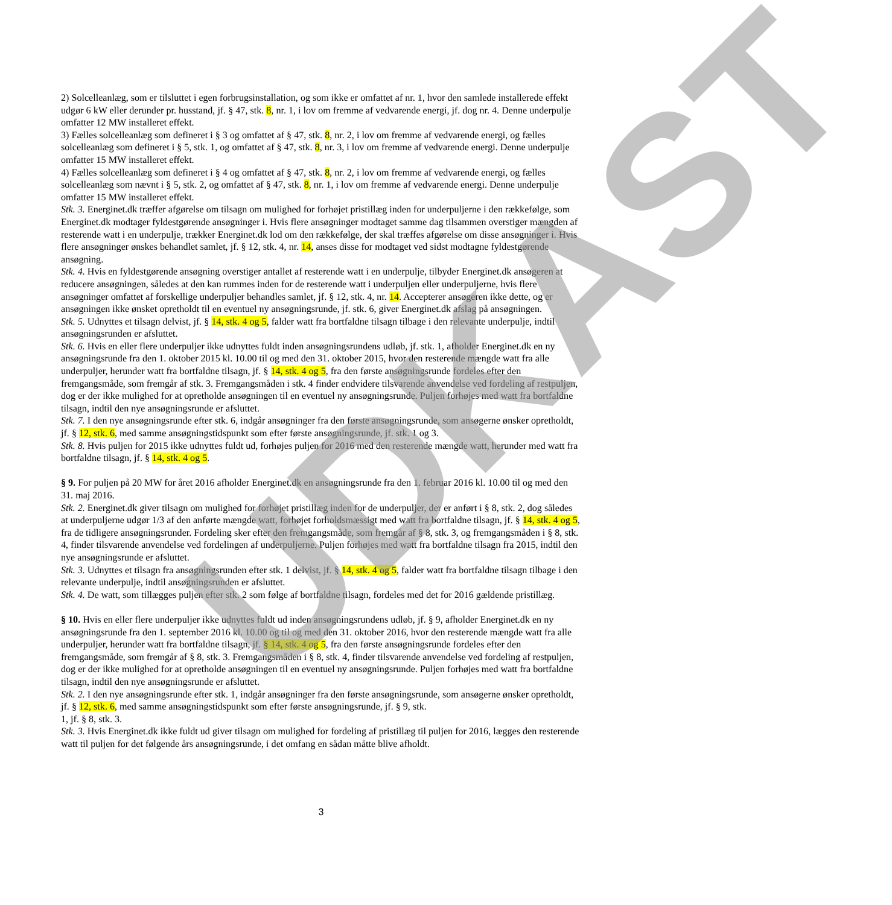UDKAST
2) Solcelleanlæg, som er tilsluttet i egen forbrugsinstallation, og som ikke er omfattet af nr. 1, hvor den samlede installerede effekt udgør 6 kW eller derunder pr. husstand, jf. § 47, stk. 8, nr. 1, i lov om fremme af vedvarende energi, jf. dog nr. 4. Denne underpulje omfatter 12 MW installeret effekt.
3) Fælles solcelleanlæg som defineret i § 3 og omfattet af § 47, stk. 8, nr. 2, i lov om fremme af vedvarende energi, og fælles solcelleanlæg som defineret i § 5, stk. 1, og omfattet af § 47, stk. 8, nr. 3, i lov om fremme af vedvarende energi. Denne underpulje omfatter 15 MW installeret effekt.
4) Fælles solcelleanlæg som defineret i § 4 og omfattet af § 47, stk. 8, nr. 2, i lov om fremme af vedvarende energi, og fælles solcelleanlæg som nævnt i § 5, stk. 2, og omfattet af § 47, stk. 8, nr. 1, i lov om fremme af vedvarende energi. Denne underpulje omfatter 15 MW installeret effekt.
Stk. 3. Energinet.dk træffer afgørelse om tilsagn om mulighed for forhøjet pristillæg inden for underpuljerne i den rækkefølge, som Energinet.dk modtager fyldestgørende ansøgninger i. Hvis flere ansøgninger modtaget samme dag tilsammen overstiger mængden af resterende watt i en underpulje, trækker Energinet.dk lod om den rækkefølge, der skal træffes afgørelse om disse ansøgninger i. Hvis flere ansøgninger ønskes behandlet samlet, jf. § 12, stk. 4, nr. 14, anses disse for modtaget ved sidst modtagne fyldestgørende ansøgning.
Stk. 4. Hvis en fyldestgørende ansøgning overstiger antallet af resterende watt i en underpulje, tilbyder Energinet.dk ansøgeren at reducere ansøgningen, således at den kan rummes inden for de resterende watt i underpuljen eller underpuljerne, hvis flere ansøgninger omfattet af forskellige underpuljer behandles samlet, jf. § 12, stk. 4, nr. 14. Accepterer ansøgeren ikke dette, og er ansøgningen ikke ønsket opretholdt til en eventuel ny ansøgningsrunde, jf. stk. 6, giver Energinet.dk afslag på ansøgningen.
Stk. 5. Udnyttes et tilsagn delvist, jf. § 14, stk. 4 og 5, falder watt fra bortfaldne tilsagn tilbage i den relevante underpulje, indtil ansøgningsrunden er afsluttet.
Stk. 6. Hvis en eller flere underpuljer ikke udnyttes fuldt inden ansøgningsrundens udløb, jf. stk. 1, afholder Energinet.dk en ny ansøgningsrunde fra den 1. oktober 2015 kl. 10.00 til og med den 31. oktober 2015, hvor den resterende mængde watt fra alle underpuljer, herunder watt fra bortfaldne tilsagn, jf. § 14, stk. 4 og 5, fra den første ansøgningsrunde fordeles efter den fremgangsmåde, som fremgår af stk. 3. Fremgangsmåden i stk. 4 finder endvidere tilsvarende anvendelse ved fordeling af restpuljen, dog er der ikke mulighed for at opretholde ansøgningen til en eventuel ny ansøgningsrunde. Puljen forhøjes med watt fra bortfaldne tilsagn, indtil den nye ansøgningsrunde er afsluttet.
Stk. 7. I den nye ansøgningsrunde efter stk. 6, indgår ansøgninger fra den første ansøgningsrunde, som ansøgerne ønsker opretholdt, jf. § 12, stk. 6, med samme ansøgningstidspunkt som efter første ansøgningsrunde, jf. stk. 1 og 3.
Stk. 8. Hvis puljen for 2015 ikke udnyttes fuldt ud, forhøjes puljen for 2016 med den resterende mængde watt, herunder med watt fra bortfaldne tilsagn, jf. § 14, stk. 4 og 5.
§ 9. For puljen på 20 MW for året 2016 afholder Energinet.dk en ansøgningsrunde fra den 1. februar 2016 kl. 10.00 til og med den 31. maj 2016.
Stk. 2. Energinet.dk giver tilsagn om mulighed for forhøjet pristillæg inden for de underpuljer, der er anført i § 8, stk. 2, dog således at underpuljerne udgør 1/3 af den anførte mængde watt, forhøjet forholdsmæssigt med watt fra bortfaldne tilsagn, jf. § 14, stk. 4 og 5, fra de tidligere ansøgningsrunder. Fordeling sker efter den fremgangsmåde, som fremgår af § 8, stk. 3, og fremgangsmåden i § 8, stk. 4, finder tilsvarende anvendelse ved fordelingen af underpuljerne. Puljen forhøjes med watt fra bortfaldne tilsagn fra 2015, indtil den nye ansøgningsrunde er afsluttet.
Stk. 3. Udnyttes et tilsagn fra ansøgningsrunden efter stk. 1 delvist, jf. § 14, stk. 4 og 5, falder watt fra bortfaldne tilsagn tilbage i den relevante underpulje, indtil ansøgningsrunden er afsluttet.
Stk. 4. De watt, som tillægges puljen efter stk. 2 som følge af bortfaldne tilsagn, fordeles med det for 2016 gældende pristillæg.
§ 10. Hvis en eller flere underpuljer ikke udnyttes fuldt ud inden ansøgningsrundens udløb, jf. § 9, afholder Energinet.dk en ny ansøgningsrunde fra den 1. september 2016 kl. 10.00 og til og med den 31. oktober 2016, hvor den resterende mængde watt fra alle underpuljer, herunder watt fra bortfaldne tilsagn, jf. § 14, stk. 4 og 5, fra den første ansøgningsrunde fordeles efter den fremgangsmåde, som fremgår af § 8, stk. 3. Fremgangsmåden i § 8, stk. 4, finder tilsvarende anvendelse ved fordeling af restpuljen, dog er der ikke mulighed for at opretholde ansøgningen til en eventuel ny ansøgningsrunde. Puljen forhøjes med watt fra bortfaldne tilsagn, indtil den nye ansøgningsrunde er afsluttet.
Stk. 2. I den nye ansøgningsrunde efter stk. 1, indgår ansøgninger fra den første ansøgningsrunde, som ansøgerne ønsker opretholdt, jf. § 12, stk. 6, med samme ansøgningstidspunkt som efter første ansøgningsrunde, jf. § 9, stk.
1, jf. § 8, stk. 3.
Stk. 3. Hvis Energinet.dk ikke fuldt ud giver tilsagn om mulighed for fordeling af pristillæg til puljen for 2016, lægges den resterende watt til puljen for det følgende års ansøgningsrunde, i det omfang en sådan måtte blive afholdt.
3